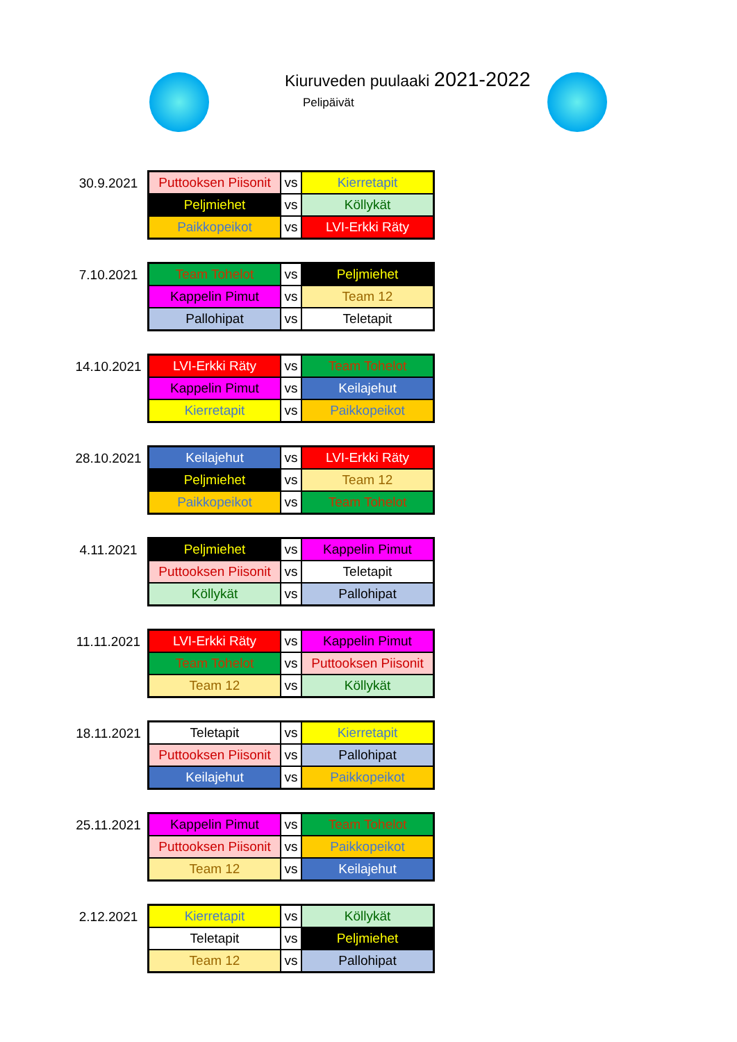Kiuruveden puulaaki 2021-2022
Pelipäivät
30.9.2021
| Puttooksen Piisonit | vs | Kierretapit |
| Peljmiehet | vs | Köllykät |
| Paikkopeikot | vs | LVI-Erkki Räty |
7.10.2021
| Team Tohelot | vs | Peljmiehet |
| Kappelin Pimut | vs | Team 12 |
| Pallohipat | vs | Teletapit |
14.10.2021
| LVI-Erkki Räty | vs | Team Tohelot |
| Kappelin Pimut | vs | Keilajehut |
| Kierretapit | vs | Paikkopeikot |
28.10.2021
| Keilajehut | vs | LVI-Erkki Räty |
| Peljmiehet | vs | Team 12 |
| Paikkopeikot | vs | Team Tohelot |
4.11.2021
| Peljmiehet | vs | Kappelin Pimut |
| Puttooksen Piisonit | vs | Teletapit |
| Köllykät | vs | Pallohipat |
11.11.2021
| LVI-Erkki Räty | vs | Kappelin Pimut |
| Team Tohelot | vs | Puttooksen Piisonit |
| Team 12 | vs | Köllykät |
18.11.2021
| Teletapit | vs | Kierretapit |
| Puttooksen Piisonit | vs | Pallohipat |
| Keilajehut | vs | Paikkopeikot |
25.11.2021
| Kappelin Pimut | vs | Team Tohelot |
| Puttooksen Piisonit | vs | Paikkopeikot |
| Team 12 | vs | Keilajehut |
2.12.2021
| Kierretapit | vs | Köllykät |
| Teletapit | vs | Peljmiehet |
| Team 12 | vs | Pallohipat |